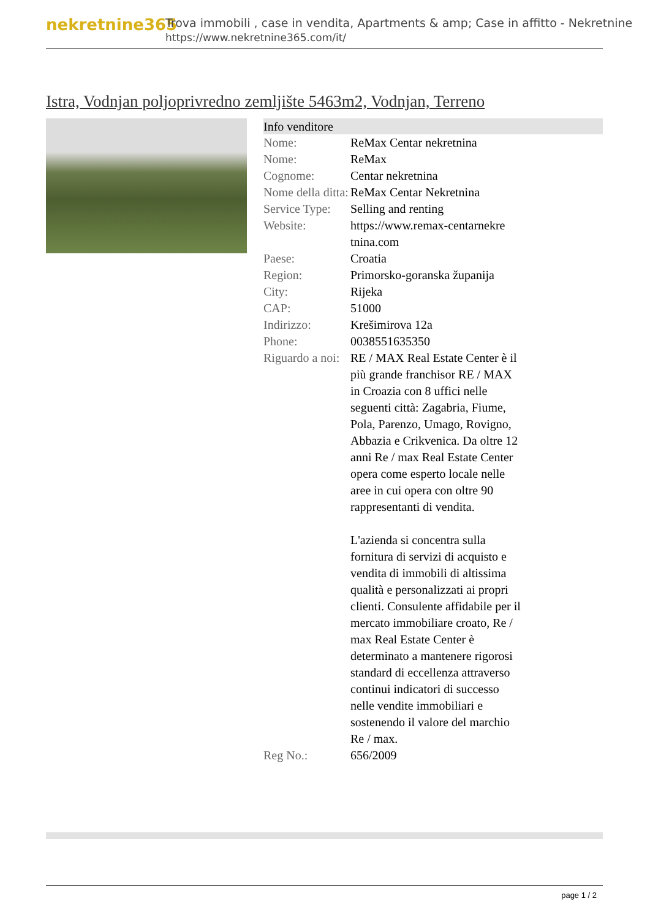nekretnine365
Trova immobili , case in vendita, Apartments & amp; Case in affitto - Nekretnine
https://www.nekretnine365.com/it/
Istra, Vodnjan poljoprivredno zemljište 5463m2, Vodnjan, Terreno
| Info venditore | | |
| --- | --- | --- |
| Nome: | ReMax Centar nekretnina | |
| Nome: | ReMax | |
| Cognome: | Centar nekretnina | |
| Nome della ditta: | ReMax Centar Nekretnina | |
| Service Type: | Selling and renting | |
| Website: | https://www.remax-centarnekre tnina.com | |
| Paese: | Croatia | |
| Region: | Primorsko-goranska županija | |
| City: | Rijeka | |
| CAP: | 51000 | |
| Indirizzo: | Krešimirova 12a | |
| Phone: | 0038551635350 | |
| Riguardo a noi: | RE / MAX Real Estate Center è il più grande franchisor RE / MAX in Croazia con 8 uffici nelle seguenti città: Zagabria, Fiume, Pola, Parenzo, Umago, Rovigno, Abbazia e Crikvenica. Da oltre 12 anni Re / max Real Estate Center opera come esperto locale nelle aree in cui opera con oltre 90 rappresentanti di vendita. L'azienda si concentra sulla fornitura di servizi di acquisto e vendita di immobili di altissima qualità e personalizzati ai propri clienti. Consulente affidabile per il mercato immobiliare croato, Re / max Real Estate Center è determinato a mantenere rigorosi standard di eccellenza attraverso continui indicatori di successo nelle vendite immobiliari e sostenendo il valore del marchio Re / max. | |
| Reg No.: | 656/2009 | |
page 1 / 2